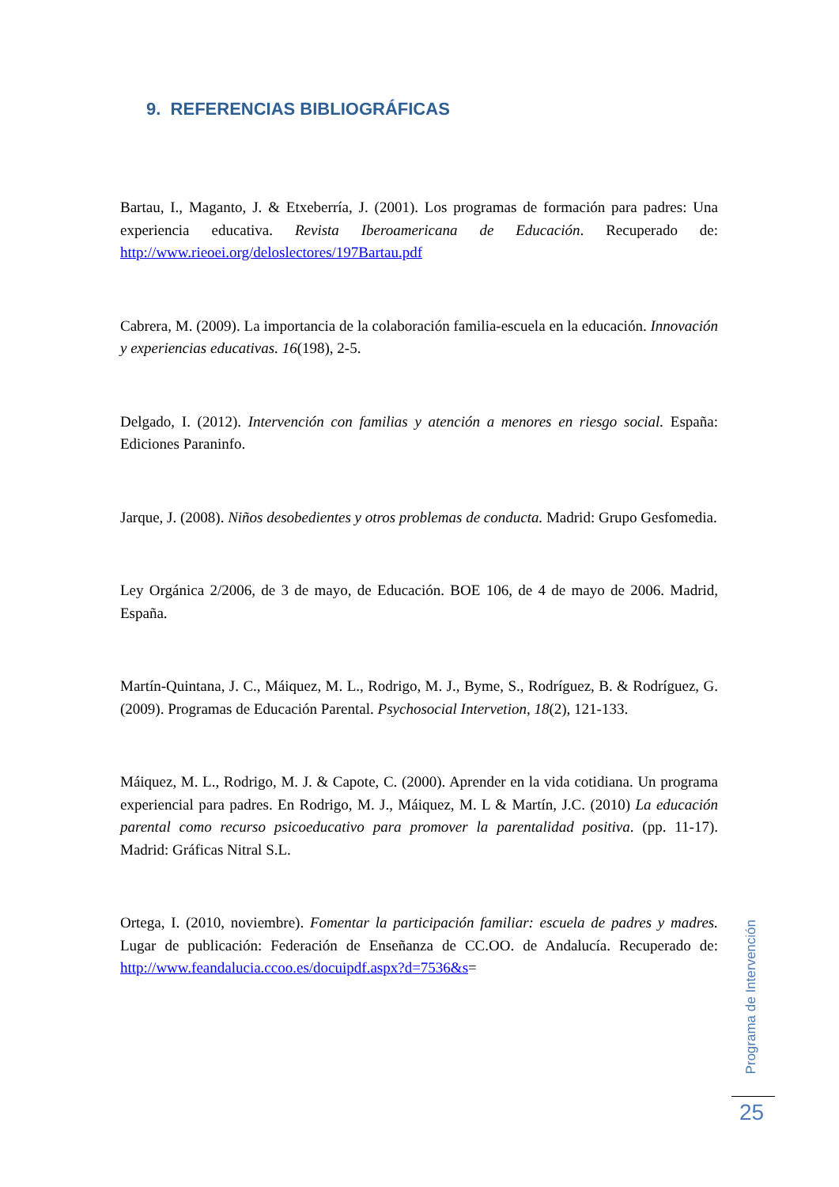9. REFERENCIAS BIBLIOGRÁFICAS
Bartau, I., Maganto, J. & Etxeberría, J. (2001). Los programas de formación para padres: Una experiencia educativa. Revista Iberoamericana de Educación. Recuperado de: http://www.rieoei.org/deloslectores/197Bartau.pdf
Cabrera, M. (2009). La importancia de la colaboración familia-escuela en la educación. Innovación y experiencias educativas. 16(198), 2-5.
Delgado, I. (2012). Intervención con familias y atención a menores en riesgo social. España: Ediciones Paraninfo.
Jarque, J. (2008). Niños desobedientes y otros problemas de conducta. Madrid: Grupo Gesfomedia.
Ley Orgánica 2/2006, de 3 de mayo, de Educación. BOE 106, de 4 de mayo de 2006. Madrid, España.
Martín-Quintana, J. C., Máiquez, M. L., Rodrigo, M. J., Byme, S., Rodríguez, B. & Rodríguez, G. (2009). Programas de Educación Parental. Psychosocial Intervetion, 18(2), 121-133.
Máiquez, M. L., Rodrigo, M. J. & Capote, C. (2000). Aprender en la vida cotidiana. Un programa experiencial para padres. En Rodrigo, M. J., Máiquez, M. L & Martín, J.C. (2010) La educación parental como recurso psicoeducativo para promover la parentalidad positiva. (pp. 11-17). Madrid: Gráficas Nitral S.L.
Ortega, I. (2010, noviembre). Fomentar la participación familiar: escuela de padres y madres. Lugar de publicación: Federación de Enseñanza de CC.OO. de Andalucía. Recuperado de: http://www.feandalucia.ccoo.es/docuipdf.aspx?d=7536&s=
Programa de Intervención
25